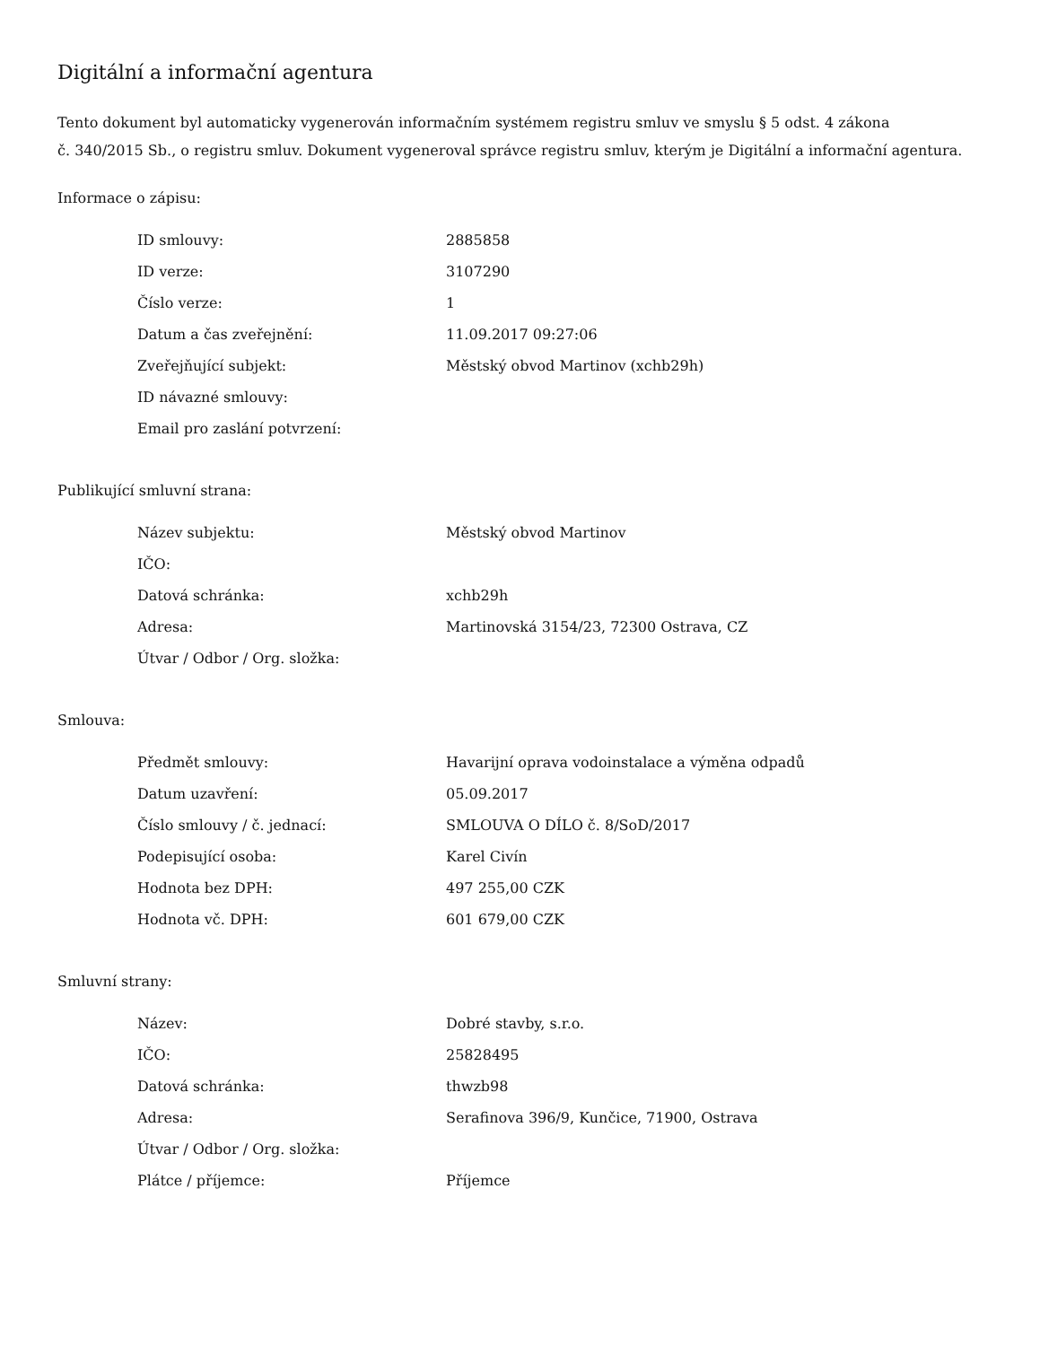Digitální a informační agentura
Tento dokument byl automaticky vygenerován informačním systémem registru smluv ve smyslu § 5 odst. 4 zákona
č. 340/2015 Sb., o registru smluv. Dokument vygeneroval správce registru smluv, kterým je Digitální a informační agentura.
Informace o zápisu:
| ID smlouvy: | 2885858 |
| ID verze: | 3107290 |
| Číslo verze: | 1 |
| Datum a čas zveřejnění: | 11.09.2017 09:27:06 |
| Zveřejňující subjekt: | Městský obvod Martinov (xchb29h) |
| ID návazné smlouvy: | |
| Email pro zaslání potvrzení: | |
Publikující smluvní strana:
| Název subjektu: | Městský obvod Martinov |
| IČO: | |
| Datová schránka: | xchb29h |
| Adresa: | Martinovská 3154/23, 72300 Ostrava, CZ |
| Útvar / Odbor / Org. složka: | |
Smlouva:
| Předmět smlouvy: | Havarijní oprava vodoinstalace a výměna odpadů |
| Datum uzavření: | 05.09.2017 |
| Číslo smlouvy / č. jednací: | SMLOUVA O DÍLO č. 8/SoD/2017 |
| Podepisující osoba: | Karel Civín |
| Hodnota bez DPH: | 497 255,00 CZK |
| Hodnota vč. DPH: | 601 679,00 CZK |
Smluvní strany:
| Název: | Dobré stavby, s.r.o. |
| IČO: | 25828495 |
| Datová schránka: | thwzb98 |
| Adresa: | Serafinova 396/9, Kunčice, 71900, Ostrava |
| Útvar / Odbor / Org. složka: | |
| Plátce / příjemce: | Příjemce |